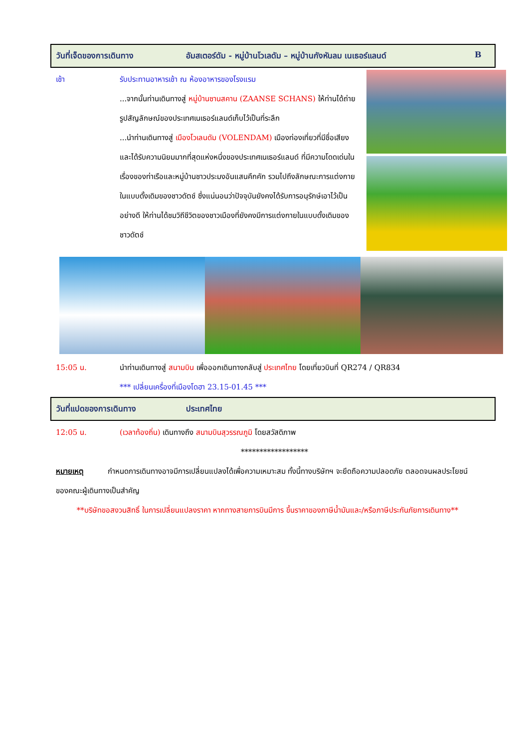วันที่เจ็ดของการเดินทาง อัมสเตอร์ดัม - หมู่บ้านโวเลดัม – หมู่บ้านกังหันลม เนเธอร์แลนด์ B
เช้า รับประทานอาหารเช้า ณ ห้องอาหารของโรงแรม
...จากนั้นท่านเดินทางสู่ หมู่บ้านซานสคาน (ZAANSE SCHANS) ให้ท่านได้ถ่ายรูปสัญลักษณ์ของประเทศเนเธอร์แลนด์เก็บไว้เป็นที่ระลึก
...นำท่านเดินทางสู่ เมืองโวเลนดัม (VOLENDAM) เมืองท่องเที่ยวที่มีชื่อเสียงและได้รับความนิยมมากที่สุดแห่งหนึ่งของประเทศเนเธอร์แลนด์ ที่มีความโดดเด่นในเรื่องของท่าเรือและหมู่บ้านชาวประมงอันแสนคึกคัก รวมไปถึงลักษณะการแต่งกายในแบบดั้งเดิมของชาวดัตช์ ซึ่งแน่นอนว่าปัจจุบันยังคงได้รับการอนุรักษ์เอาไว้เป็นอย่างดี ให้ท่านได้ชมวิถีชีวิตของชาวเมืองที่ยังคงมีการแต่งกายในแบบดั้งเดิมของชาวดัตช์
15:05 น. นำท่านเดินทางสู่ สนามบิน เพื่อออกเดินทางกลับสู่ ประเทศไทย โดยเที่ยวบินที่ QR274 / QR834
*** เปลี่ยนเครื่องที่เมืองโดฮา 23.15-01.45 ***
วันที่แปดของการเดินทาง ประเทศไทย
12:05 น. (เวลาท้องถิ่น) เดินทางถึง สนามบินสุวรรณภูมิ โดยสวัสดิภาพ
******************
หมายเหตุ กำหนดการเดินทางอาจมีการเปลี่ยนแปลงได้เพื่อความเหมาะสม ทั้งนี้ทางบริษัทฯ จะยึดถือความปลอดภัย ตลอดจนผลประโยชน์ของคณะผู้เดินทางเป็นสำคัญ
**บริษัทขอสงวนสิทธิ์ ในการเปลี่ยนแปลงราคา หากทางสายการบินมีการ ขึ้นราคาของภาษีน้ำมันและ/หรือภาษีประกันภัยการเดินทาง**